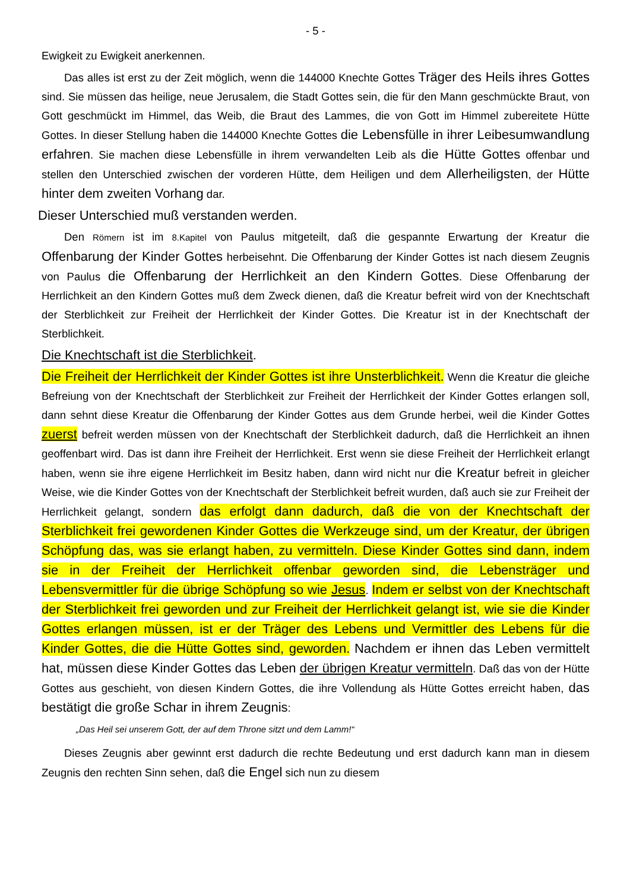- 5 -
Ewigkeit zu Ewigkeit anerkennen.
Das alles ist erst zu der Zeit möglich, wenn die 144000 Knechte Gottes Träger des Heils ihres Gottes sind. Sie müssen das heilige, neue Jerusalem, die Stadt Gottes sein, die für den Mann geschmückte Braut, von Gott geschmückt im Himmel, das Weib, die Braut des Lammes, die von Gott im Himmel zubereitete Hütte Gottes. In dieser Stellung haben die 144000 Knechte Gottes die Lebensfülle in ihrer Leibesumwandlung erfahren. Sie machen diese Lebensfülle in ihrem verwandelten Leib als die Hütte Gottes offenbar und stellen den Unterschied zwischen der vorderen Hütte, dem Heiligen und dem Allerheiligsten, der Hütte hinter dem zweiten Vorhang dar.
Dieser Unterschied muß verstanden werden.
Den Römern ist im 8.Kapitel von Paulus mitgeteilt, daß die gespannte Erwartung der Kreatur die Offenbarung der Kinder Gottes herbeisehnt. Die Offenbarung der Kinder Gottes ist nach diesem Zeugnis von Paulus die Offenbarung der Herrlichkeit an den Kindern Gottes. Diese Offenbarung der Herrlichkeit an den Kindern Gottes muß dem Zweck dienen, daß die Kreatur befreit wird von der Knechtschaft der Sterblichkeit zur Freiheit der Herrlichkeit der Kinder Gottes. Die Kreatur ist in der Knechtschaft der Sterblichkeit.
Die Knechtschaft ist die Sterblichkeit.
Die Freiheit der Herrlichkeit der Kinder Gottes ist ihre Unsterblichkeit. Wenn die Kreatur die gleiche Befreiung von der Knechtschaft der Sterblichkeit zur Freiheit der Herrlichkeit der Kinder Gottes erlangen soll, dann sehnt diese Kreatur die Offenbarung der Kinder Gottes aus dem Grunde herbei, weil die Kinder Gottes zuerst befreit werden müssen von der Knechtschaft der Sterblichkeit dadurch, daß die Herrlichkeit an ihnen geoffenbart wird. Das ist dann ihre Freiheit der Herrlichkeit. Erst wenn sie diese Freiheit der Herrlichkeit erlangt haben, wenn sie ihre eigene Herrlichkeit im Besitz haben, dann wird nicht nur die Kreatur befreit in gleicher Weise, wie die Kinder Gottes von der Knechtschaft der Sterblichkeit befreit wurden, daß auch sie zur Freiheit der Herrlichkeit gelangt, sondern das erfolgt dann dadurch, daß die von der Knechtschaft der Sterblichkeit frei gewordenen Kinder Gottes die Werkzeuge sind, um der Kreatur, der übrigen Schöpfung das, was sie erlangt haben, zu vermitteln. Diese Kinder Gottes sind dann, indem sie in der Freiheit der Herrlichkeit offenbar geworden sind, die Lebensträger und Lebensvermittler für die übrige Schöpfung so wie Jesus. Indem er selbst von der Knechtschaft der Sterblichkeit frei geworden und zur Freiheit der Herrlichkeit gelangt ist, wie sie die Kinder Gottes erlangen müssen, ist er der Träger des Lebens und Vermittler des Lebens für die Kinder Gottes, die die Hütte Gottes sind, geworden. Nachdem er ihnen das Leben vermittelt hat, müssen diese Kinder Gottes das Leben der übrigen Kreatur vermitteln. Daß das von der Hütte Gottes aus geschieht, von diesen Kindern Gottes, die ihre Vollendung als Hütte Gottes erreicht haben, das bestätigt die große Schar in ihrem Zeugnis:
„Das Heil sei unserem Gott, der auf dem Throne sitzt und dem Lamm!“
Dieses Zeugnis aber gewinnt erst dadurch die rechte Bedeutung und erst dadurch kann man in diesem Zeugnis den rechten Sinn sehen, daß die Engel sich nun zu diesem